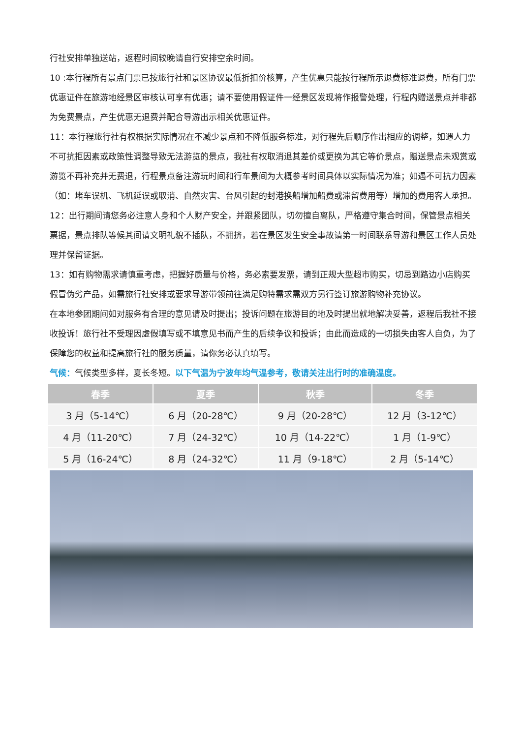行社安排单独送站，返程时间较晚请自行安排空余时间。
10 :本行程所有景点门票已按旅行社和景区协议最低折扣价核算，产生优惠只能按行程所示退费标准退费，所有门票优惠证件在旅游地经景区审核认可享有优惠；请不要使用假证件一经景区发现将作报警处理，行程内赠送景点并非都为免费景点，产生优惠无退费并配合导游出示相关优惠证件。
11：本行程旅行社有权根据实际情况在不减少景点和不降低服务标准，对行程先后顺序作出相应的调整，如遇人力不可抗拒因素或政策性调整导致无法游览的景点，我社有权取消退其差价或更换为其它等价景点，赠送景点未观赏或游览不再补充并无费退，行程景点备注游玩时间和行车景间为大概参考时间具体以实际情况为准；如遇不可抗力因素（如：堵车误机、飞机延误或取消、自然灾害、台风引起的封港换船增加船费或滞留费用等）增加的费用客人承担。
12：出行期间请您务必注意人身和个人财产安全，并跟紧团队，切勿擅自离队，严格遵守集合时间，保管景点相关票据，景点排队等候其间请文明礼貌不插队，不拥挤，若在景区发生安全事故请第一时间联系导游和景区工作人员处理并保留证据。
13：如有购物需求请慎重考虑，把握好质量与价格，务必索要发票，请到正规大型超市购买，切忌到路边小店购买假冒伪劣产品，如需旅行社安排或要求导游带领前往满足购特需求需双方另行签订旅游购物补充协议。
在本地参团期间如对服务有合理的意见请及时提出；投诉问题在旅游目的地及时提出就地解决妥善，返程后我社不接收投诉！旅行社不受理因虚假填写或不填意见书而产生的后续争议和投诉；由此而造成的一切损失由客人自负，为了保障您的权益和提高旅行社的服务质量，请你务必认真填写。
气候：气候类型多样，夏长冬短。以下气温为宁波年均气温参考，敬请关注出行时的准确温度。
| 春季 | 夏季 | 秋季 | 冬季 |
| --- | --- | --- | --- |
| 3 月（5-14℃） | 6 月（20-28℃） | 9 月（20-28℃） | 12 月（3-12℃） |
| 4 月（11-20℃） | 7 月（24-32℃） | 10 月（14-22℃） | 1 月（1-9℃） |
| 5 月（16-24℃） | 8 月（24-32℃） | 11 月（9-18℃） | 2 月（5-14℃） |